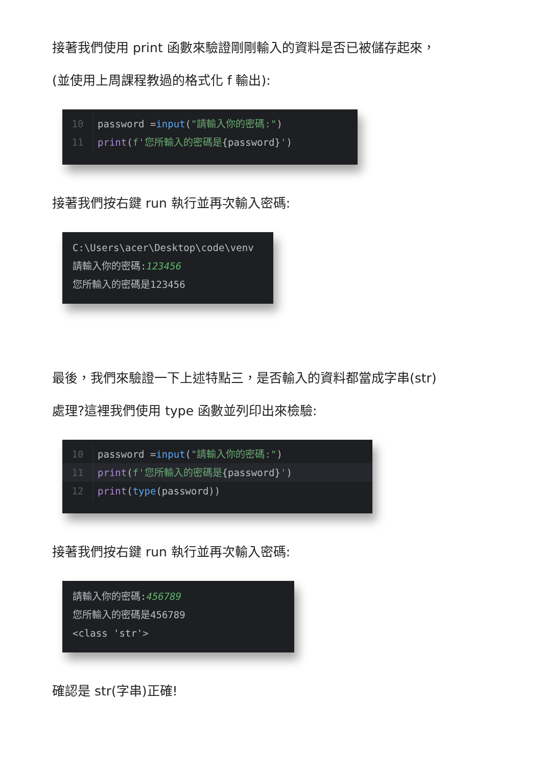接著我們使用 print 函數來驗證剛剛輸入的資料是否已被儲存起來，
(並使用上周課程教過的格式化 f 輸出):
10 password =input("請輸入你的密碼:")
11 print(f'您所輸入的密碼是{password}')
接著我們按右鍵 run 執行並再次輸入密碼:
C:\Users\acer\Desktop\code\venv
請輸入你的密碼:123456
您所輸入的密碼是123456
最後，我們來驗證一下上述特點三，是否輸入的資料都當成字串(str)
處理?這裡我們使用 type 函數並列印出來檢驗:
10 password =input("請輸入你的密碼:")
11 print(f'您所輸入的密碼是{password}')
12 print(type(password))
接著我們按右鍵 run 執行並再次輸入密碼:
請輸入你的密碼:456789
您所輸入的密碼是456789
<class 'str'>
確認是 str(字串)正確!